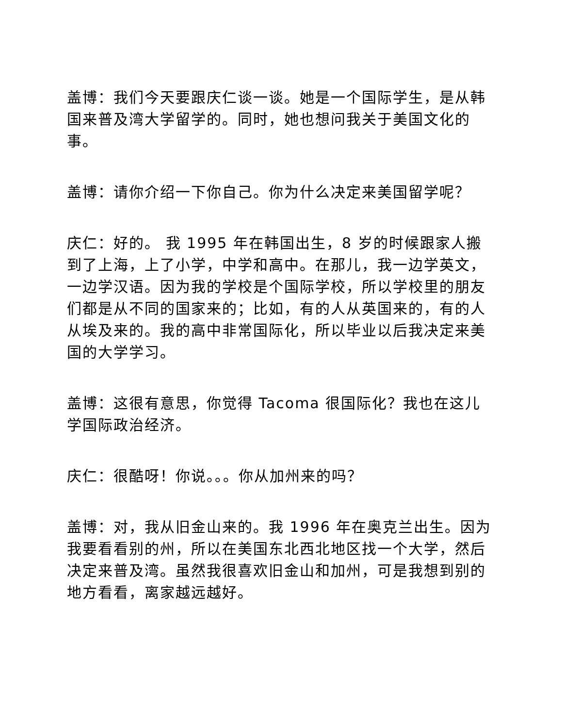盖博：我们今天要跟庆仁谈一谈。她是一个国际学生，是从韩国来普及湾大学留学的。同时，她也想问我关于美国文化的事。
盖博：请你介绍一下你自己。你为什么决定来美国留学呢？
庆仁：好的。 我 1995 年在韩国出生，8 岁的时候跟家人搬到了上海，上了小学，中学和高中。在那儿，我一边学英文，一边学汉语。因为我的学校是个国际学校，所以学校里的朋友们都是从不同的国家来的；比如，有的人从英国来的，有的人从埃及来的。我的高中非常国际化，所以毕业以后我决定来美国的大学学习。
盖博：这很有意思，你觉得 Tacoma 很国际化？我也在这儿学国际政治经济。
庆仁：很酷呀！你说。。。你从加州来的吗？
盖博：对，我从旧金山来的。我 1996 年在奥克兰出生。因为我要看看别的州，所以在美国东北西北地区找一个大学，然后决定来普及湾。虽然我很喜欢旧金山和加州，可是我想到别的地方看看，离家越远越好。